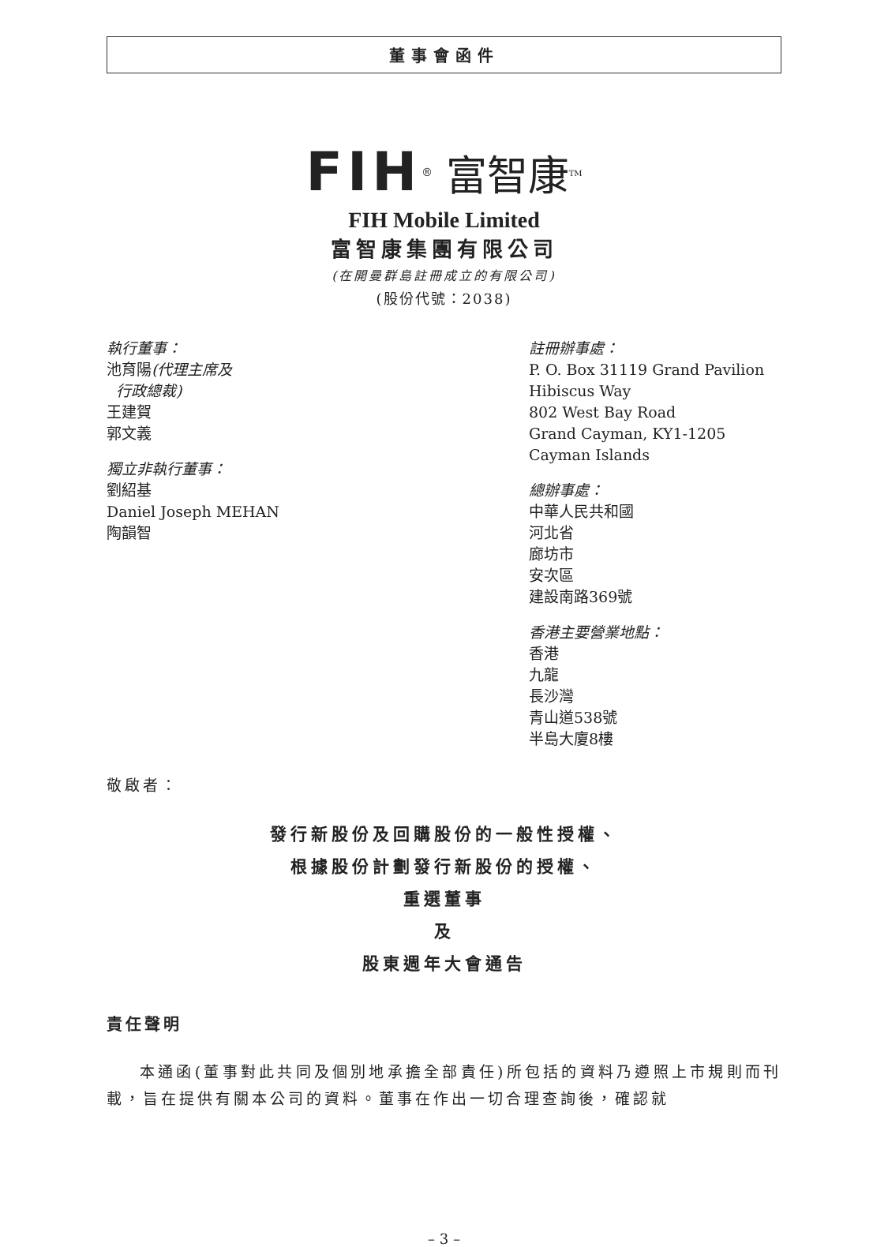董事會函件
FIH<sup>®</sup> 富智康<sup>TM</sup>
FIH Mobile Limited
富智康集團有限公司
(在開曼群島註冊成立的有限公司)
(股份代號：2038)
執行董事：
池育陽(代理主席及
行政總裁)
王建賀
郭文義
獨立非執行董事：
劉紹基
Daniel Joseph MEHAN
陶韻智
註冊辦事處：
P. O. Box 31119 Grand Pavilion
Hibiscus Way
802 West Bay Road
Grand Cayman, KY1-1205
Cayman Islands
總辦事處：
中華人民共和國
河北省
廊坊市
安次區
建設南路369號
香港主要營業地點：
香港
九龍
長沙灣
青山道538號
半島大廈8樓
敬啟者：
發行新股份及回購股份的一般性授權、
根據股份計劃發行新股份的授權、
重選董事
及
股東週年大會通告
責任聲明
本通函(董事對此共同及個別地承擔全部責任)所包括的資料乃遵照上市規則而刊載，旨在提供有關本公司的資料。董事在作出一切合理查詢後，確認就
– 3 –